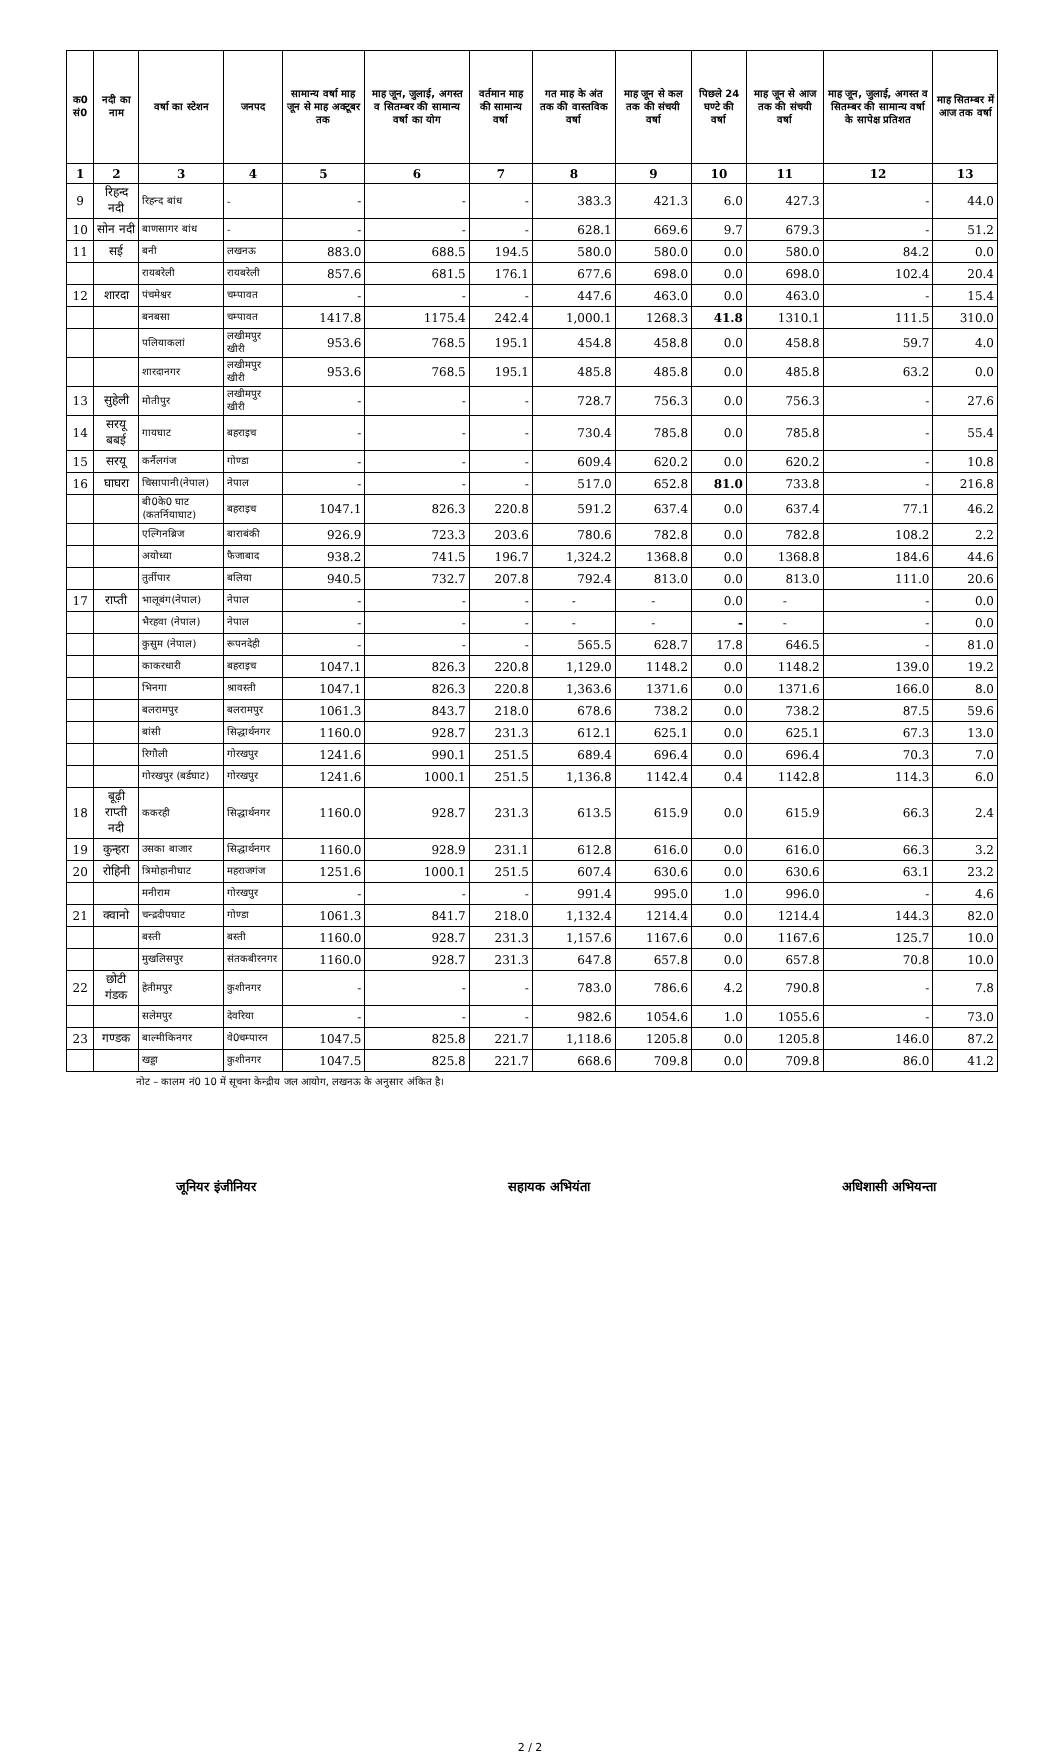| क0 सं0 | नदी का नाम | वर्षा का स्टेशन | जनपद | सामान्य वर्षा माह जून से माह अक्टूबर तक | माह जून, जुलाई, अगस्त व सितम्बर की सामान्य वर्षा का योग | वर्तमान माह की सामान्य वर्षा | गत माह के अंत तक की वास्तविक वर्षा | माह जून से कल तक की संचयी वर्षा | पिछले 24 घण्टे की वर्षा | माह जून से आज तक की संचयी वर्षा | माह जून, जुलाई, अगस्त व सितम्बर की सामान्य वर्षा के सापेक्ष प्रतिशत | माह सितम्बर में आज तक वर्षा |
| --- | --- | --- | --- | --- | --- | --- | --- | --- | --- | --- | --- | --- |
| 1 | 2 | 3 | 4 | 5 | 6 | 7 | 8 | 9 | 10 | 11 | 12 | 13 |
| 9 | रिहन्द नदी | रिहन्द बांध | - | - | - | - | 383.3 | 421.3 | 6.0 | 427.3 | - | 44.0 |
| 10 | सोन नदी | बाणसागर बांध | - | - | - | - | 628.1 | 669.6 | 9.7 | 679.3 | - | 51.2 |
| 11 | सई | बनी | लखनऊ | 883.0 | 688.5 | 194.5 | 580.0 | 580.0 | 0.0 | 580.0 | 84.2 | 0.0 |
| | | रायबरेली | रायबरेली | 857.6 | 681.5 | 176.1 | 677.6 | 698.0 | 0.0 | 698.0 | 102.4 | 20.4 |
| 12 | शारदा | पंचमेश्वर | चम्पावत | - | - | - | 447.6 | 463.0 | 0.0 | 463.0 | - | 15.4 |
| | | बनबसा | चम्पावत | 1417.8 | 1175.4 | 242.4 | 1,000.1 | 1268.3 | 41.8 | 1310.1 | 111.5 | 310.0 |
| | | पलियाकलां | लखीमपुर खीरी | 953.6 | 768.5 | 195.1 | 454.8 | 458.8 | 0.0 | 458.8 | 59.7 | 4.0 |
| | | शारदानगर | लखीमपुर खीरी | 953.6 | 768.5 | 195.1 | 485.8 | 485.8 | 0.0 | 485.8 | 63.2 | 0.0 |
| 13 | सुहेली | मोतीपुर | लखीमपुर खीरी | - | - | - | 728.7 | 756.3 | 0.0 | 756.3 | - | 27.6 |
| 14 | सरयू बबई | गायघाट | बहराइच | - | - | - | 730.4 | 785.8 | 0.0 | 785.8 | - | 55.4 |
| 15 | सरयू | कर्नैलगंज | गोण्डा | - | - | - | 609.4 | 620.2 | 0.0 | 620.2 | - | 10.8 |
| 16 | घाघरा | चिसापानी(नेपाल) | नेपाल | - | - | - | 517.0 | 652.8 | 81.0 | 733.8 | - | 216.8 |
| | | बी0के0 घाट (कतर्नियाघाट) | बहराइच | 1047.1 | 826.3 | 220.8 | 591.2 | 637.4 | 0.0 | 637.4 | 77.1 | 46.2 |
| | | एल्गिनब्रिज | बाराबंकी | 926.9 | 723.3 | 203.6 | 780.6 | 782.8 | 0.0 | 782.8 | 108.2 | 2.2 |
| | | अयोध्या | फैजाबाद | 938.2 | 741.5 | 196.7 | 1,324.2 | 1368.8 | 0.0 | 1368.8 | 184.6 | 44.6 |
| | | तुर्तीपार | बलिया | 940.5 | 732.7 | 207.8 | 792.4 | 813.0 | 0.0 | 813.0 | 111.0 | 20.6 |
| 17 | राप्ती | भालूबंग(नेपाल) | नेपाल | - | - | - | - | - | 0.0 | - | - | 0.0 |
| | | भैरहवा (नेपाल) | नेपाल | - | - | - | - | - | - | - | - | 0.0 |
| | | कुसुम (नेपाल) | रूपनदेही | - | - | - | 565.5 | 628.7 | 17.8 | 646.5 | - | 81.0 |
| | | काकरधारी | बहराइच | 1047.1 | 826.3 | 220.8 | 1,129.0 | 1148.2 | 0.0 | 1148.2 | 139.0 | 19.2 |
| | | भिनगा | श्रावस्ती | 1047.1 | 826.3 | 220.8 | 1,363.6 | 1371.6 | 0.0 | 1371.6 | 166.0 | 8.0 |
| | | बलरामपुर | बलरामपुर | 1061.3 | 843.7 | 218.0 | 678.6 | 738.2 | 0.0 | 738.2 | 87.5 | 59.6 |
| | | बांसी | सिद्धार्थनगर | 1160.0 | 928.7 | 231.3 | 612.1 | 625.1 | 0.0 | 625.1 | 67.3 | 13.0 |
| | | रिगौली | गोरखपुर | 1241.6 | 990.1 | 251.5 | 689.4 | 696.4 | 0.0 | 696.4 | 70.3 | 7.0 |
| | | गोरखपुर (बर्डघाट) | गोरखपुर | 1241.6 | 1000.1 | 251.5 | 1,136.8 | 1142.4 | 0.4 | 1142.8 | 114.3 | 6.0 |
| 18 | बूढ़ी राप्ती नदी | ककरही | सिद्धार्थनगर | 1160.0 | 928.7 | 231.3 | 613.5 | 615.9 | 0.0 | 615.9 | 66.3 | 2.4 |
| 19 | कुन्हरा | उसका बाजार | सिद्धार्थनगर | 1160.0 | 928.9 | 231.1 | 612.8 | 616.0 | 0.0 | 616.0 | 66.3 | 3.2 |
| 20 | रोहिनी | त्रिमोहानीघाट | महराजगंज | 1251.6 | 1000.1 | 251.5 | 607.4 | 630.6 | 0.0 | 630.6 | 63.1 | 23.2 |
| | | मनीराम | गोरखपुर | - | - | - | 991.4 | 995.0 | 1.0 | 996.0 | - | 4.6 |
| 21 | क्वानो | चन्द्रदीपघाट | गोण्डा | 1061.3 | 841.7 | 218.0 | 1,132.4 | 1214.4 | 0.0 | 1214.4 | 144.3 | 82.0 |
| | | बस्ती | बस्ती | 1160.0 | 928.7 | 231.3 | 1,157.6 | 1167.6 | 0.0 | 1167.6 | 125.7 | 10.0 |
| | | मुखलिसपुर | संतकबीरनगर | 1160.0 | 928.7 | 231.3 | 647.8 | 657.8 | 0.0 | 657.8 | 70.8 | 10.0 |
| 22 | छोटी गंडक | हेतीमपुर | कुशीनगर | - | - | - | 783.0 | 786.6 | 4.2 | 790.8 | - | 7.8 |
| | | सलेमपुर | देवरिया | - | - | - | 982.6 | 1054.6 | 1.0 | 1055.6 | - | 73.0 |
| 23 | गण्डक | बाल्मीकिनगर | वे0चम्पारन | 1047.5 | 825.8 | 221.7 | 1,118.6 | 1205.8 | 0.0 | 1205.8 | 146.0 | 87.2 |
| | | खड्डा | कुशीनगर | 1047.5 | 825.8 | 221.7 | 668.6 | 709.8 | 0.0 | 709.8 | 86.0 | 41.2 |
नोट – कालम नं0 10 में सूचना केन्द्रीय जल आयोग, लखनऊ के अनुसार अंकित है।
जूनियर इंजीनियर सहायक अभियंता अधिशासी अभियन्ता
2 / 2